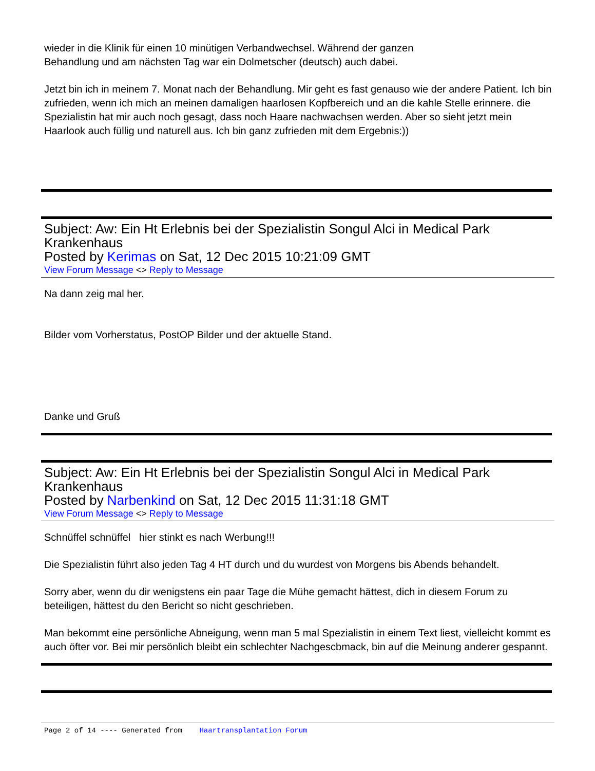wieder in die Klinik für einen 10 minütigen Verbandwechsel. Während der ganzen
Behandlung und am nächsten Tag war ein Dolmetscher (deutsch) auch dabei.
Jetzt bin ich in meinem 7. Monat nach der Behandlung. Mir geht es fast genauso wie der andere Patient. Ich bin zufrieden, wenn ich mich an meinen damaligen haarlosen Kopfbereich und an die kahle Stelle erinnere. die Spezialistin hat mir auch noch gesagt, dass noch Haare nachwachsen werden. Aber so sieht jetzt mein Haarlook auch füllig und naturell aus. Ich bin ganz zufrieden mit dem Ergebnis:))
Subject: Aw: Ein Ht Erlebnis bei der Spezialistin Songul Alci in Medical Park Krankenhaus
Posted by Kerimas on Sat, 12 Dec 2015 10:21:09 GMT
View Forum Message <> Reply to Message
Na dann zeig mal her.
Bilder vom Vorherstatus, PostOP Bilder und der aktuelle Stand.
Danke und Gruß
Subject: Aw: Ein Ht Erlebnis bei der Spezialistin Songul Alci in Medical Park Krankenhaus
Posted by Narbenkind on Sat, 12 Dec 2015 11:31:18 GMT
View Forum Message <> Reply to Message
Schnüffel schnüffel hier stinkt es nach Werbung!!!
Die Spezialistin führt also jeden Tag 4 HT durch und du wurdest von Morgens bis Abends behandelt.
Sorry aber, wenn du dir wenigstens ein paar Tage die Mühe gemacht hättest, dich in diesem Forum zu beteiligen, hättest du den Bericht so nicht geschrieben.
Man bekommt eine persönliche Abneigung, wenn man 5 mal Spezialistin in einem Text liest, vielleicht kommt es auch öfter vor. Bei mir persönlich bleibt ein schlechter Nachgescbmack, bin auf die Meinung anderer gespannt.
Page 2 of 14 ---- Generated from Haartransplantation Forum